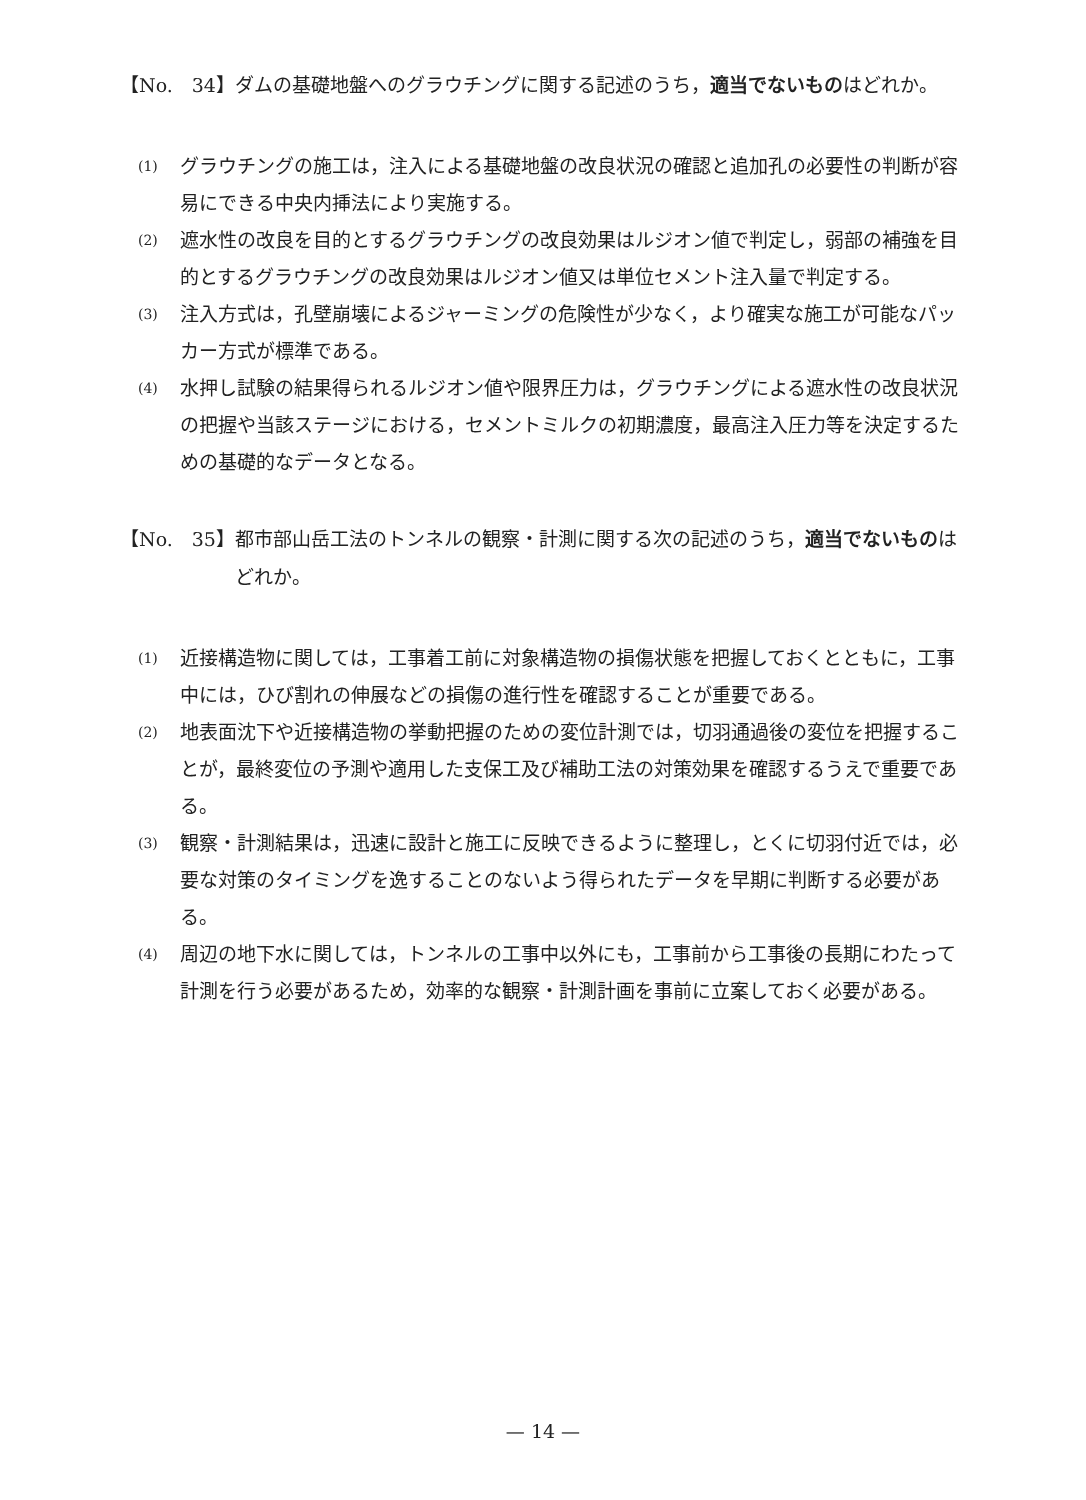【No.　34】 ダムの基礎地盤へのグラウチングに関する記述のうち，適当でないものはどれか。
(1)
グラウチングの施工は，注入による基礎地盤の改良状況の確認と追加孔の必要性の判断が容易にできる中央内挿法により実施する。
(2)
遮水性の改良を目的とするグラウチングの改良効果はルジオン値で判定し，弱部の補強を目的とするグラウチングの改良効果はルジオン値又は単位セメント注入量で判定する。
(3)
注入方式は，孔壁崩壊によるジャーミングの危険性が少なく，より確実な施工が可能なパッカー方式が標準である。
(4)
水押し試験の結果得られるルジオン値や限界圧力は，グラウチングによる遮水性の改良状況の把握や当該ステージにおける，セメントミルクの初期濃度，最高注入圧力等を決定するための基礎的なデータとなる。
【No.　35】 都市部山岳工法のトンネルの観察・計測に関する次の記述のうち，適当でないものはどれか。
(1)
近接構造物に関しては，工事着工前に対象構造物の損傷状態を把握しておくとともに，工事中には，ひび割れの伸展などの損傷の進行性を確認することが重要である。
(2)
地表面沈下や近接構造物の挙動把握のための変位計測では，切羽通過後の変位を把握することが，最終変位の予測や適用した支保工及び補助工法の対策効果を確認するうえで重要である。
(3)
観察・計測結果は，迅速に設計と施工に反映できるように整理し，とくに切羽付近では，必要な対策のタイミングを逸することのないよう得られたデータを早期に判断する必要がある。
(4)
周辺の地下水に関しては，トンネルの工事中以外にも，工事前から工事後の長期にわたって計測を行う必要があるため，効率的な観察・計測計画を事前に立案しておく必要がある。
— 14 —